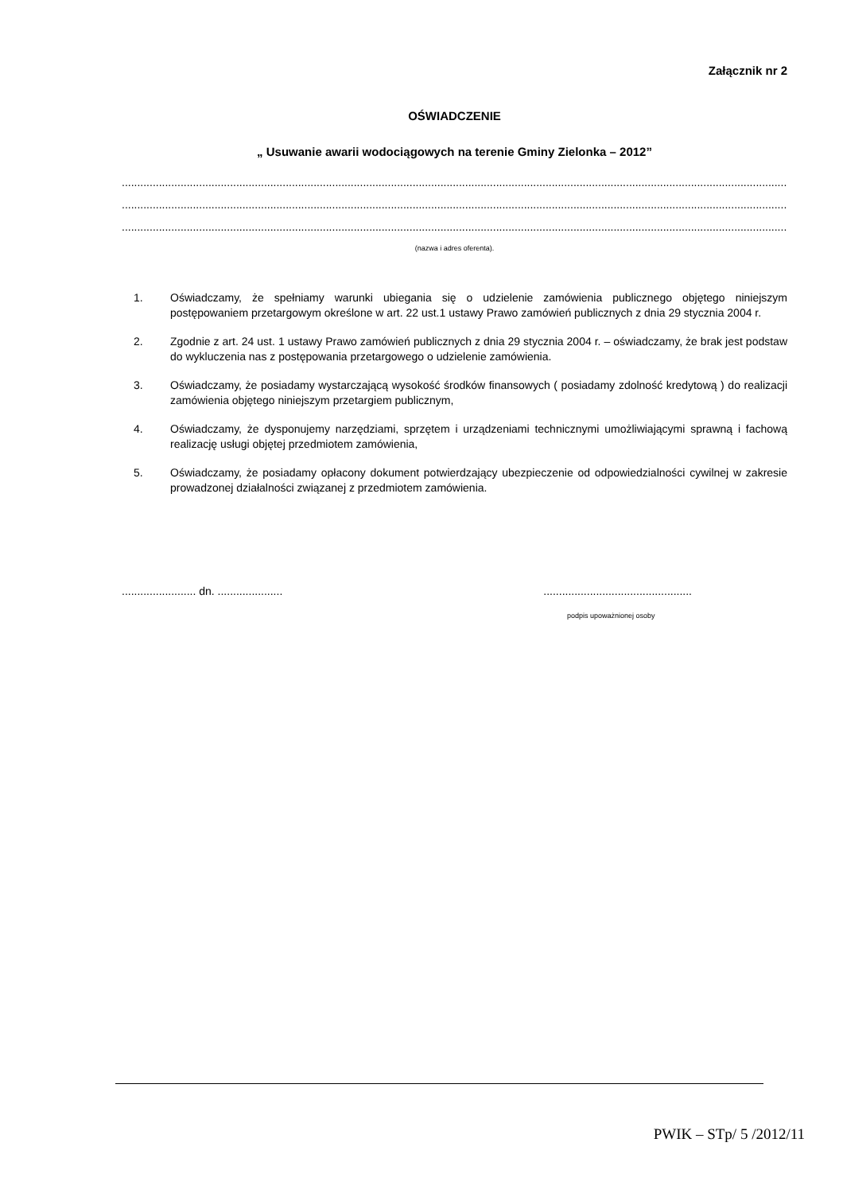Załącznik nr 2
OŚWIADCZENIE
„ Usuwanie awarii wodociągowych na terenie Gminy Zielonka – 2012”
..................................................................................................................................................................................................................................
..................................................................................................................................................................................................................................
..................................................................................................................................................................................................................................
(nazwa i adres oferenta).
1. Oświadczamy, że spełniamy warunki ubiegania się o udzielenie zamówienia publicznego objętego niniejszym postępowaniem przetargowym określone w art. 22 ust.1 ustawy Prawo zamówień publicznych z dnia 29 stycznia 2004 r.
2. Zgodnie z art. 24 ust. 1 ustawy Prawo zamówień publicznych z dnia 29 stycznia 2004 r. – oświadczamy, że brak jest podstaw do wykluczenia nas z postępowania przetargowego o udzielenie zamówienia.
3. Oświadczamy, że posiadamy wystarczającą wysokość środków finansowych ( posiadamy zdolność kredytową ) do realizacji zamówienia objętego niniejszym przetargiem publicznym,
4. Oświadczamy, że dysponujemy narzędziami, sprzętem i urządzeniami technicznymi umożliwiającymi sprawną i fachową realizację usługi objętej przedmiotem zamówienia,
5. Oświadczamy, że posiadamy opłacony dokument potwierdzający ubezpieczenie od odpowiedzialności cywilnej w zakresie prowadzonej działalności związanej z przedmiotem zamówienia.
........................ dn. .....................................................................
podpis upoważnionej osoby
PWIK – STp/ 5 /2012/11